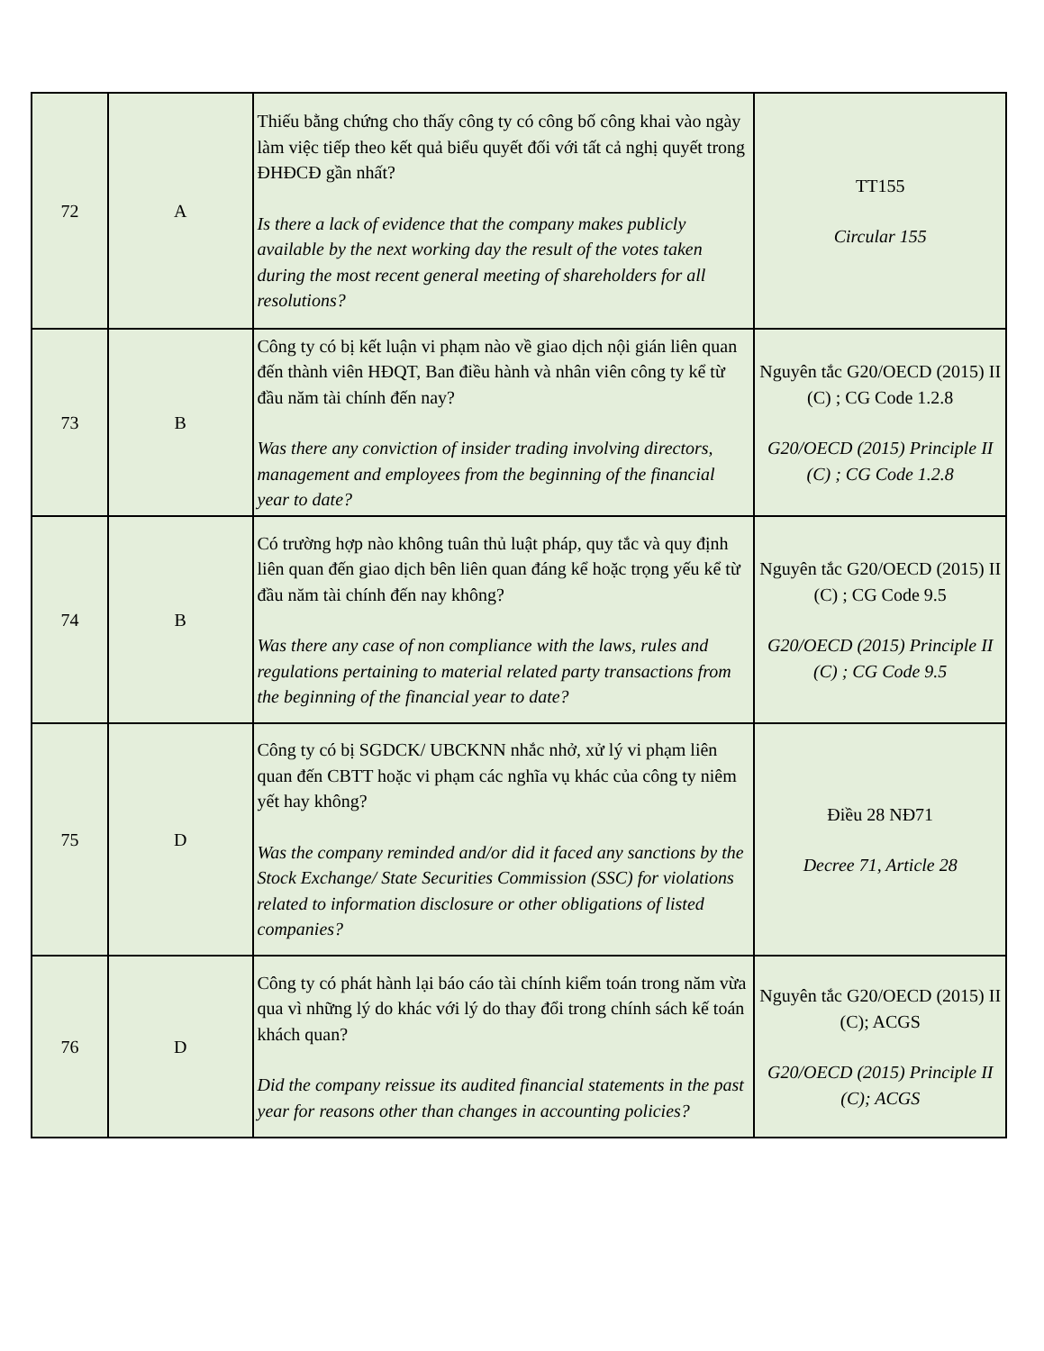| 72 | A | Thiếu bằng chứng cho thấy công ty có công bố công khai vào ngày làm việc tiếp theo kết quả biểu quyết đối với tất cả nghị quyết trong ĐHĐCĐ gần nhất? Is there a lack of evidence that the company makes publicly available by the next working day the result of the votes taken during the most recent general meeting of shareholders for all resolutions? | TT155 Circular 155 |
| 73 | B | Công ty có bị kết luận vi phạm nào về giao dịch nội gián liên quan đến thành viên HĐQT, Ban điều hành và nhân viên công ty kể từ đầu năm tài chính đến nay? Was there any conviction of insider trading involving directors, management and employees from the beginning of the financial year to date? | Nguyên tắc G20/OECD (2015) II (C) ; CG Code 1.2.8 G20/OECD (2015) Principle II (C) ; CG Code 1.2.8 |
| 74 | B | Có trường hợp nào không tuân thủ luật pháp, quy tắc và quy định liên quan đến giao dịch bên liên quan đáng kể hoặc trọng yếu kể từ đầu năm tài chính đến nay không? Was there any case of non compliance with the laws, rules and regulations pertaining to material related party transactions from the beginning of the financial year to date? | Nguyên tắc G20/OECD (2015) II (C) ; CG Code 9.5 G20/OECD (2015) Principle II (C) ; CG Code 9.5 |
| 75 | D | Công ty có bị SGDCK/ UBCKNN nhắc nhở, xử lý vi phạm liên quan đến CBTT hoặc vi phạm các nghĩa vụ khác của công ty niêm yết hay không? Was the company reminded and/or did it faced any sanctions by the Stock Exchange/ State Securities Commission (SSC) for violations related to information disclosure or other obligations of listed companies? | Điều 28 NĐ71 Decree 71, Article 28 |
| 76 | D | Công ty có phát hành lại báo cáo tài chính kiểm toán trong năm vừa qua vì những lý do khác với lý do thay đổi trong chính sách kế toán khách quan? Did the company reissue its audited financial statements in the past year for reasons other than changes in accounting policies? | Nguyên tắc G20/OECD (2015) II (C); ACGS G20/OECD (2015) Principle II (C); ACGS |